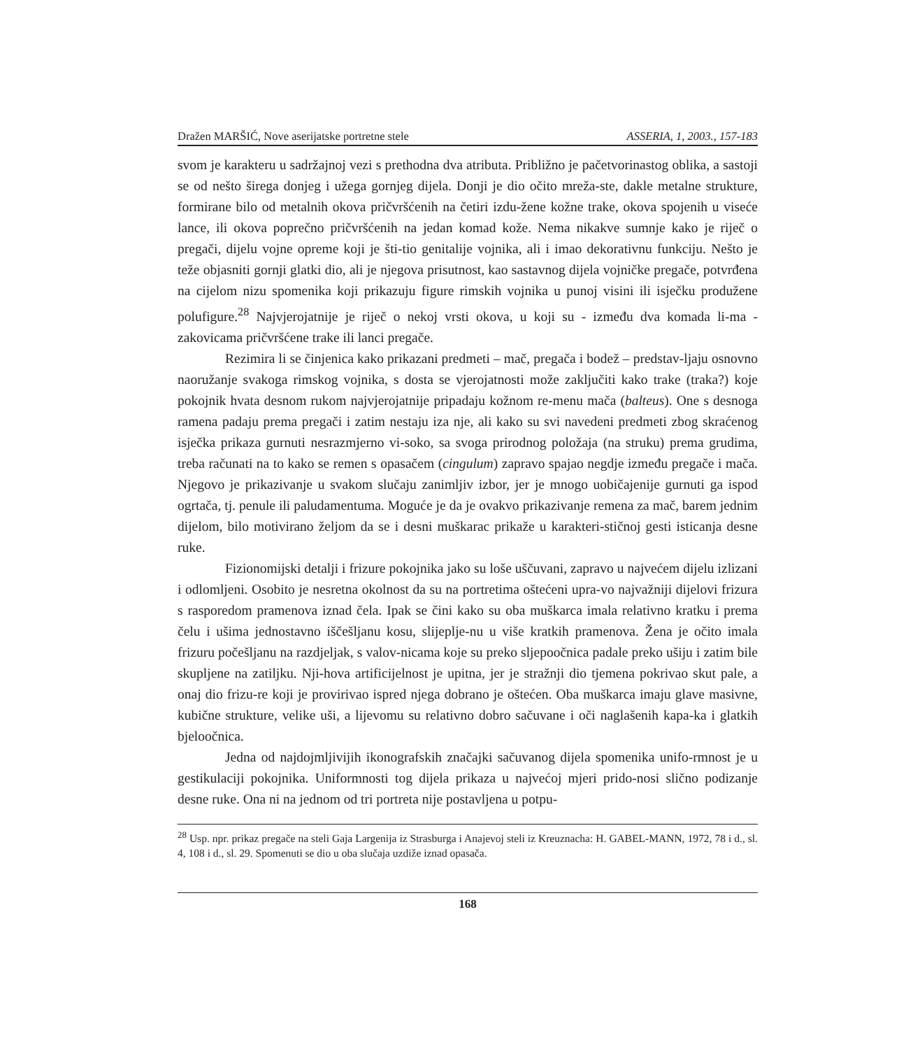Dražen MARŠIĆ, Nove aserijatske portretne stele ASSERIA, 1, 2003., 157-183
svom je karakteru u sadržajnoj vezi s prethodna dva atributa. Približno je pačetvorinastog oblika, a sastoji se od nešto širega donjeg i užega gornjeg dijela. Donji je dio očito mreža-ste, dakle metalne strukture, formirane bilo od metalnih okova pričvršćenih na četiri izdu-žene kožne trake, okova spojenih u viseće lance, ili okova poprečno pričvršćenih na jedan komad kože. Nema nikakve sumnje kako je riječ o pregači, dijelu vojne opreme koji je šti-tio genitalije vojnika, ali i imao dekorativnu funkciju. Nešto je teže objasniti gornji glatki dio, ali je njegova prisutnost, kao sastavnog dijela vojničke pregače, potvrđena na cijelom nizu spomenika koji prikazuju figure rimskih vojnika u punoj visini ili isječku produžene polufigure.<sup>28</sup> Najvjerojatnije je riječ o nekoj vrsti okova, u koji su - između dva komada li-ma - zakovicama pričvršćene trake ili lanci pregače.
Rezimira li se činjenica kako prikazani predmeti – mač, pregača i bodež – predstav-ljaju osnovno naoružanje svakoga rimskog vojnika, s dosta se vjerojatnosti može zaključiti kako trake (traka?) koje pokojnik hvata desnom rukom najvjerojatnije pripadaju kožnom re-menu mača (balteus). One s desnoga ramena padaju prema pregači i zatim nestaju iza nje, ali kako su svi navedeni predmeti zbog skraćenog isječka prikaza gurnuti nesrazmjerno vi-soko, sa svoga prirodnog položaja (na struku) prema grudima, treba računati na to kako se remen s opasačem (cingulum) zapravo spajao negdje između pregače i mača. Njegovo je prikazivanje u svakom slučaju zanimljiv izbor, jer je mnogo uobičajenije gurnuti ga ispod ogrtača, tj. penule ili paludamentuma. Moguće je da je ovakvo prikazivanje remena za mač, barem jednim dijelom, bilo motivirano željom da se i desni muškarac prikaže u karakteri-stičnoj gesti isticanja desne ruke.
Fizionomijski detalji i frizure pokojnika jako su loše uščuvani, zapravo u najvećem dijelu izlizani i odlomljeni. Osobito je nesretna okolnost da su na portretima oštećeni upra-vo najvažniji dijelovi frizura s rasporedom pramenova iznad čela. Ipak se čini kako su oba muškarca imala relativno kratku i prema čelu i ušima jednostavno iščešljanu kosu, slijeplje-nu u više kratkih pramenova. Žena je očito imala frizuru počešljanu na razdjeljak, s valov-nicama koje su preko sljepoočnica padale preko ušiju i zatim bile skupljene na zatiljku. Nji-hova artificijelnost je upitna, jer je stražnji dio tjemena pokrivao skut pale, a onaj dio frizu-re koji je provirivao ispred njega dobrano je oštećen. Oba muškarca imaju glave masivne, kubične strukture, velike uši, a lijevomu su relativno dobro sačuvane i oči naglašenih kapa-ka i glatkih bjeloočnica.
Jedna od najdojmljivijih ikonografskih značajki sačuvanog dijela spomenika unifo-rmnost je u gestikulaciji pokojnika. Uniformnosti tog dijela prikaza u najvećoj mjeri prido-nosi slično podizanje desne ruke. Ona ni na jednom od tri portreta nije postavljena u potpu-
<sup>28</sup> Usp. npr. prikaz pregače na steli Gaja Largenija iz Strasburga i Anajevoj steli iz Kreuznacha: H. GABEL-MANN, 1972, 78 i d., sl. 4, 108 i d., sl. 29. Spomenuti se dio u oba slučaja uzdiže iznad opasača.
168